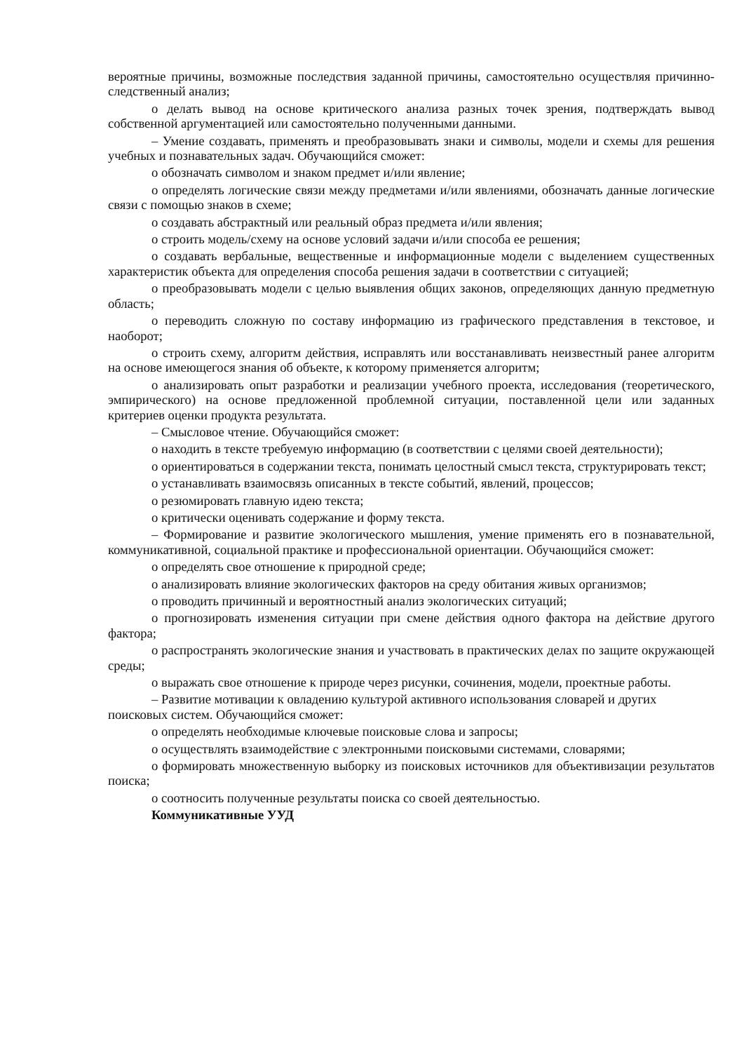вероятные причины, возможные последствия заданной причины, самостоятельно осуществляя причинно-следственный анализ;
o делать вывод на основе критического анализа разных точек зрения, подтверждать вывод собственной аргументацией или самостоятельно полученными данными.
– Умение создавать, применять и преобразовывать знаки и символы, модели и схемы для решения учебных и познавательных задач. Обучающийся сможет:
o обозначать символом и знаком предмет и/или явление;
o определять логические связи между предметами и/или явлениями, обозначать данные логические связи с помощью знаков в схеме;
o создавать абстрактный или реальный образ предмета и/или явления;
o строить модель/схему на основе условий задачи и/или способа ее решения;
o создавать вербальные, вещественные и информационные модели с выделением существенных характеристик объекта для определения способа решения задачи в соответствии с ситуацией;
o преобразовывать модели с целью выявления общих законов, определяющих данную предметную область;
o переводить сложную по составу информацию из графического представления в текстовое, и наоборот;
o строить схему, алгоритм действия, исправлять или восстанавливать неизвестный ранее алгоритм на основе имеющегося знания об объекте, к которому применяется алгоритм;
o анализировать опыт разработки и реализации учебного проекта, исследования (теоретического, эмпирического) на основе предложенной проблемной ситуации, поставленной цели или заданных критериев оценки продукта результата.
– Смысловое чтение. Обучающийся сможет:
o находить в тексте требуемую информацию (в соответствии с целями своей деятельности);
o ориентироваться в содержании текста, понимать целостный смысл текста, структурировать текст;
o устанавливать взаимосвязь описанных в тексте событий, явлений, процессов;
o резюмировать главную идею текста;
o критически оценивать содержание и форму текста.
– Формирование и развитие экологического мышления, умение применять его в познавательной, коммуникативной, социальной практике и профессиональной ориентации. Обучающийся сможет:
o определять свое отношение к природной среде;
o анализировать влияние экологических факторов на среду обитания живых организмов;
o проводить причинный и вероятностный анализ экологических ситуаций;
o прогнозировать изменения ситуации при смене действия одного фактора на действие другого фактора;
o распространять экологические знания и участвовать в практических делах по защите окружающей среды;
o выражать свое отношение к природе через рисунки, сочинения, модели, проектные работы.
– Развитие мотивации к овладению культурой активного использования словарей и других поисковых систем. Обучающийся сможет:
o определять необходимые ключевые поисковые слова и запросы;
o осуществлять взаимодействие с электронными поисковыми системами, словарями;
o формировать множественную выборку из поисковых источников для объективизации результатов поиска;
o соотносить полученные результаты поиска со своей деятельностью.
Коммуникативные УУД